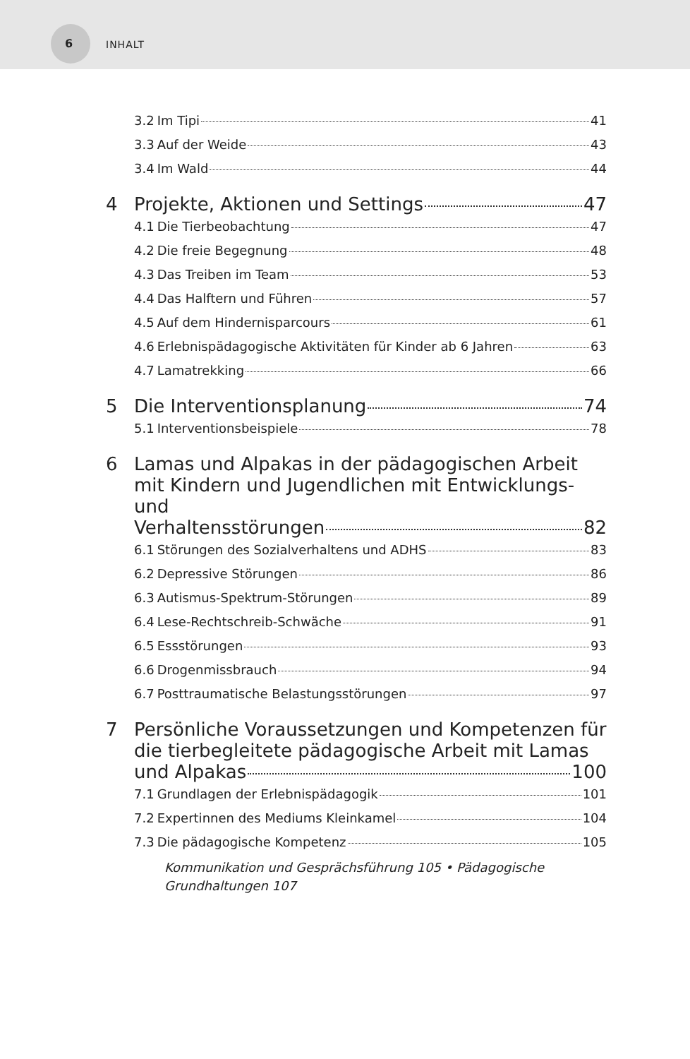6 INHALT
3.2 Im Tipi 41
3.3 Auf der Weide 43
3.4 Im Wald 44
4 Projekte, Aktionen und Settings 47
4.1 Die Tierbeobachtung 47
4.2 Die freie Begegnung 48
4.3 Das Treiben im Team 53
4.4 Das Halftern und Führen 57
4.5 Auf dem Hindernisparcours 61
4.6 Erlebnispädagogische Aktivitäten für Kinder ab 6 Jahren 63
4.7 Lamatrekking 66
5 Die Interventionsplanung 74
5.1 Interventionsbeispiele 78
6 Lamas und Alpakas in der pädagogischen Arbeit mit Kindern und Jugendlichen mit Entwicklungs- und
Verhaltensstörungen 82
6.1 Störungen des Sozialverhaltens und ADHS 83
6.2 Depressive Störungen 86
6.3 Autismus-Spektrum-Störungen 89
6.4 Lese-Rechtschreib-Schwäche 91
6.5 Essstörungen 93
6.6 Drogenmissbrauch 94
6.7 Posttraumatische Belastungsstörungen 97
7 Persönliche Voraussetzungen und Kompetenzen für die tierbegleitete pädagogische Arbeit mit Lamas
und Alpakas 100
7.1 Grundlagen der Erlebnispädagogik 101
7.2 Expertinnen des Mediums Kleinkamel 104
7.3 Die pädagogische Kompetenz 105
Kommunikation und Gesprächsführung 105 • Pädagogische Grundhaltungen 107